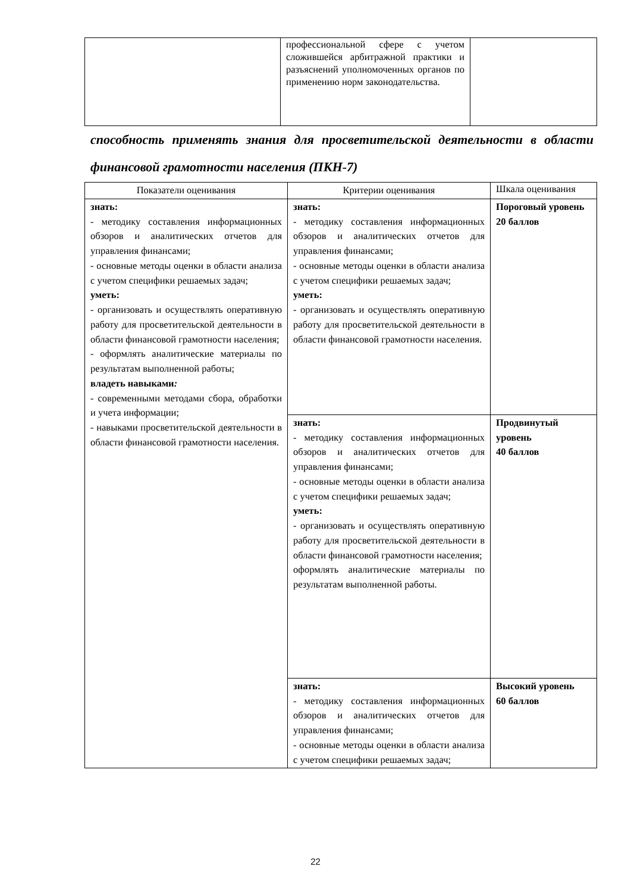| | профессиональной сфере с учетом сложившейся арбитражной практики и разъяснений уполномоченных органов по применению норм законодательства. | |
способность применять знания для просветительской деятельности в области финансовой грамотности населения (ПКН-7)
| Показатели оценивания | Критерии оценивания | Шкала оценивания |
| --- | --- | --- |
| знать: - методику составления информационных обзоров и аналитических отчетов для управления финансами; - основные методы оценки в области анализа с учетом специфики решаемых задач; уметь: - организовать и осуществлять оперативную работу для просветительской деятельности в области финансовой грамотности населения; - оформлять аналитические материалы по результатам выполненной работы; владеть навыками : - современными методами сбора, обработки и учета информации; - навыками просветительской деятельности в области финансовой грамотности населения. | знать: - методику составления информационных обзоров и аналитических отчетов для управления финансами; - основные методы оценки в области анализа с учетом специфики решаемых задач; уметь: - организовать и осуществлять оперативную работу для просветительской деятельности в области финансовой грамотности населения. | Пороговый уровень 20 баллов |
| | знать: - методику составления информационных обзоров и аналитических отчетов для управления финансами; - основные методы оценки в области анализа с учетом специфики решаемых задач; уметь: - организовать и осуществлять оперативную работу для просветительской деятельности в области финансовой грамотности населения; оформлять аналитические материалы по результатам выполненной работы. | Продвинутый уровень 40 баллов |
| | знать: - методику составления информационных обзоров и аналитических отчетов для управления финансами; - основные методы оценки в области анализа с учетом специфики решаемых задач; | Высокий уровень 60 баллов |
22